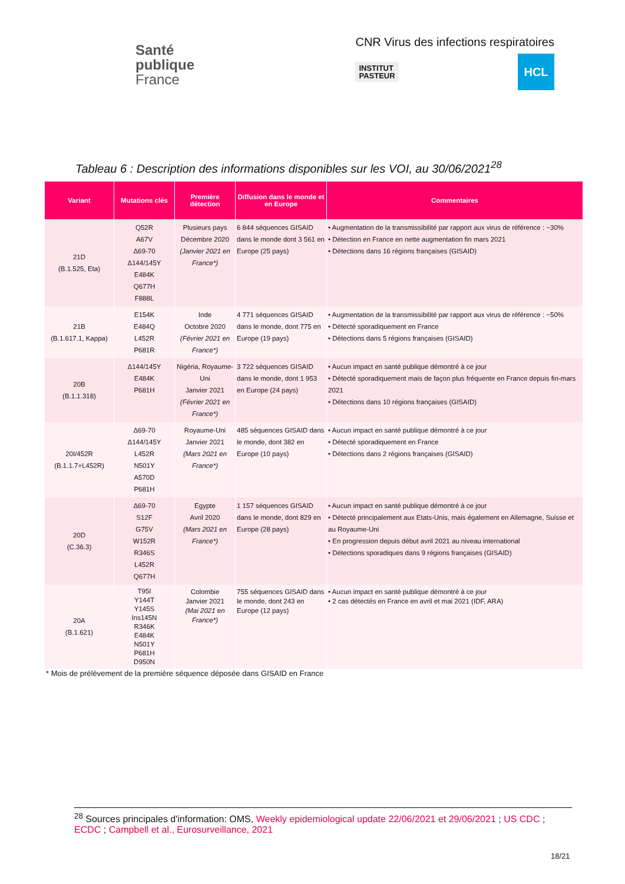Santé
publique
France
CNR Virus des infections respiratoires
INSTITUT
PASTEUR
HCL
Tableau 6 : Description des informations disponibles sur les VOI, au 30/06/2021<sup>28</sup>
| Variant | Mutations clés | Première détection | Diffusion dans le monde et en Europe | Commentaires |
| --- | --- | --- | --- | --- |
| 21D (B.1.525, Eta) | Q52R A67V Δ69-70 Δ144/145Y E484K Q677H F888L | Plusieurs pays Décembre 2020 (Janvier 2021 en France*) | 6 844 séquences GISAID dans le monde dont 3 561 en Europe (25 pays) | • Augmentation de la transmissibilité par rapport aux virus de référence : ~30% • Détection en France en nette augmentation fin mars 2021 • Détections dans 16 régions françaises (GISAID) |
| 21B (B.1.617.1, Kappa) | E154K E484Q L452R P681R | Inde Octobre 2020 (Février 2021 en France*) | 4 771 séquences GISAID dans le monde, dont 775 en Europe (19 pays) | • Augmentation de la transmissibilité par rapport aux virus de référence : ~50% • Détecté sporadiquement en France • Détections dans 5 régions françaises (GISAID) |
| 20B (B.1.1.318) | Δ144/145Y E484K P681H | Nigéria, Royaume-Uni Janvier 2021 (Février 2021 en France*) | 3 722 séquences GISAID dans le monde, dont 1 953 en Europe (24 pays) | • Aucun impact en santé publique démontré à ce jour • Détecté sporadiquement mais de façon plus fréquente en France depuis fin-mars 2021 • Détections dans 10 régions françaises (GISAID) |
| 20I/452R (B.1.1.7+L452R) | Δ69-70 Δ144/145Y L452R N501Y A570D P681H | Royaume-Uni Janvier 2021 (Mars 2021 en France*) | 485 séquences GISAID dans le monde, dont 382 en Europe (10 pays) | • Aucun impact en santé publique démontré à ce jour • Détecté sporadiquement en France • Détections dans 2 régions françaises (GISAID) |
| 20D (C.36.3) | Δ69-70 S12F G75V W152R R346S L452R Q677H | Egypte Avril 2020 (Mars 2021 en France*) | 1 157 séquences GISAID dans le monde, dont 829 en Europe (28 pays) | • Aucun impact en santé publique démontré à ce jour • Détecté principalement aux Etats-Unis, mais également en Allemagne, Suisse et au Royaume-Uni • En progression depuis début avril 2021 au niveau international • Détections sporadiques dans 9 régions françaises (GISAID) |
| 20A (B.1.621) | T95I Y144T Y145S Ins145N R346K E484K N501Y P681H D950N | Colombie Janvier 2021 (Mai 2021 en France*) | 755 séquences GISAID dans le monde, dont 243 en Europe (12 pays) | • Aucun impact en santé publique démontré à ce jour • 2 cas détectés en France en avril et mai 2021 (IDF, ARA) |
* Mois de prélèvement de la première séquence déposée dans GISAID en France
<sup>28</sup> Sources principales d'information: OMS, Weekly epidemiological update 22/06/2021 et 29/06/2021 ; US CDC ; ECDC ; Campbell et al., Eurosurveillance, 2021
18/21